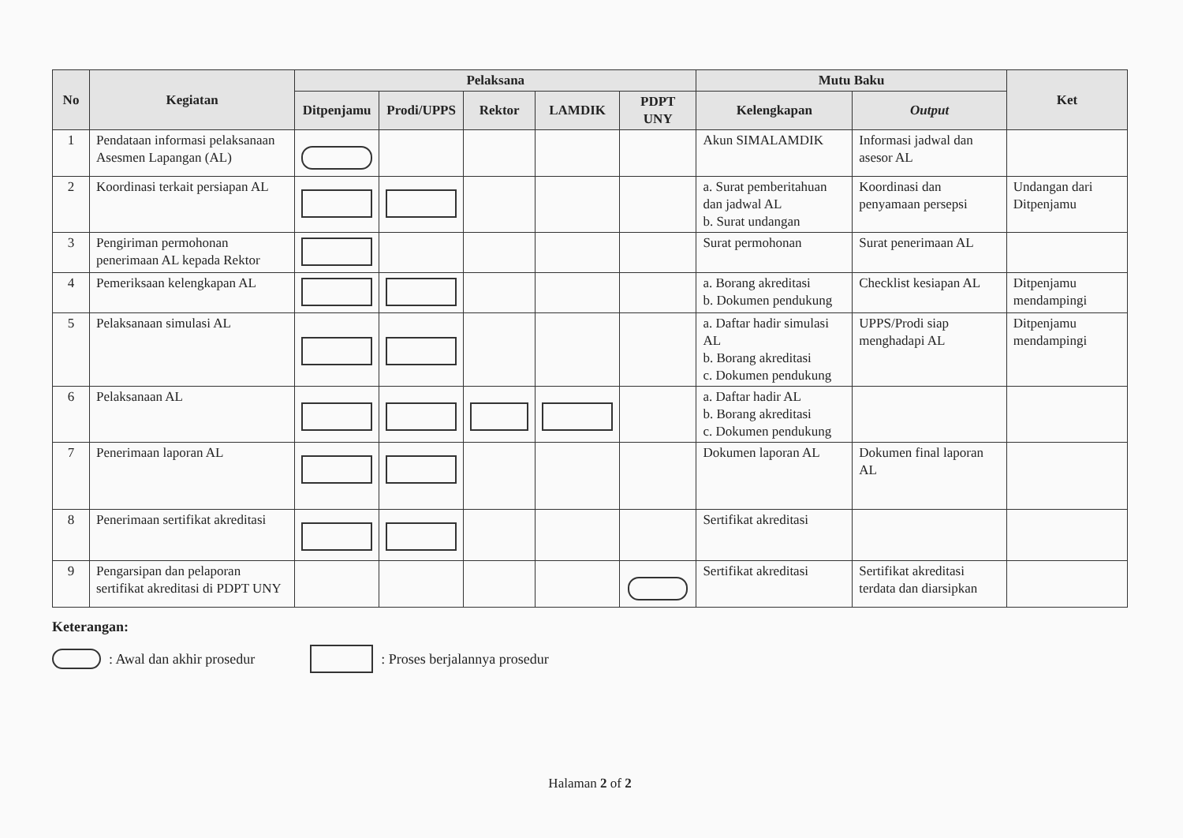| No | Kegiatan | Pelaksana | | | | | Mutu Baku | | Ket |
| --- | --- | --- | --- | --- | --- | --- | --- | --- | --- |
| | | Ditpenjamu | Prodi/UPPS | Rektor | LAMDIK | PDPT UNY | Kelengkapan | Output | |
| 1 | Pendataan informasi pelaksanaan Asesmen Lapangan (AL) | | | | | | Akun SIMALAMDIK | Informasi jadwal dan asesor AL | |
| 2 | Koordinasi terkait persiapan AL | | | | | | a. Surat pemberitahuan dan jadwal AL b. Surat undangan | Koordinasi dan penyamaan persepsi | Undangan dari Ditpenjamu |
| 3 | Pengiriman permohonan penerimaan AL kepada Rektor | | | | | | Surat permohonan | Surat penerimaan AL | |
| 4 | Pemeriksaan kelengkapan AL | | | | | | a. Borang akreditasi b. Dokumen pendukung | Checklist kesiapan AL | Ditpenjamu mendampingi |
| 5 | Pelaksanaan simulasi AL | | | | | | a. Daftar hadir simulasi AL b. Borang akreditasi c. Dokumen pendukung | UPPS/Prodi siap menghadapi AL | Ditpenjamu mendampingi |
| 6 | Pelaksanaan AL | | | | | | a. Daftar hadir AL b. Borang akreditasi c. Dokumen pendukung | | |
| 7 | Penerimaan laporan AL | | | | | | Dokumen laporan AL | Dokumen final laporan AL | |
| 8 | Penerimaan sertifikat akreditasi | | | | | | Sertifikat akreditasi | | |
| 9 | Pengarsipan dan pelaporan sertifikat akreditasi di PDPT UNY | | | | | | Sertifikat akreditasi | Sertifikat akreditasi terdata dan diarsipkan | |
Keterangan:
: Awal dan akhir prosedur : Proses berjalannya prosedur
Halaman 2 of 2